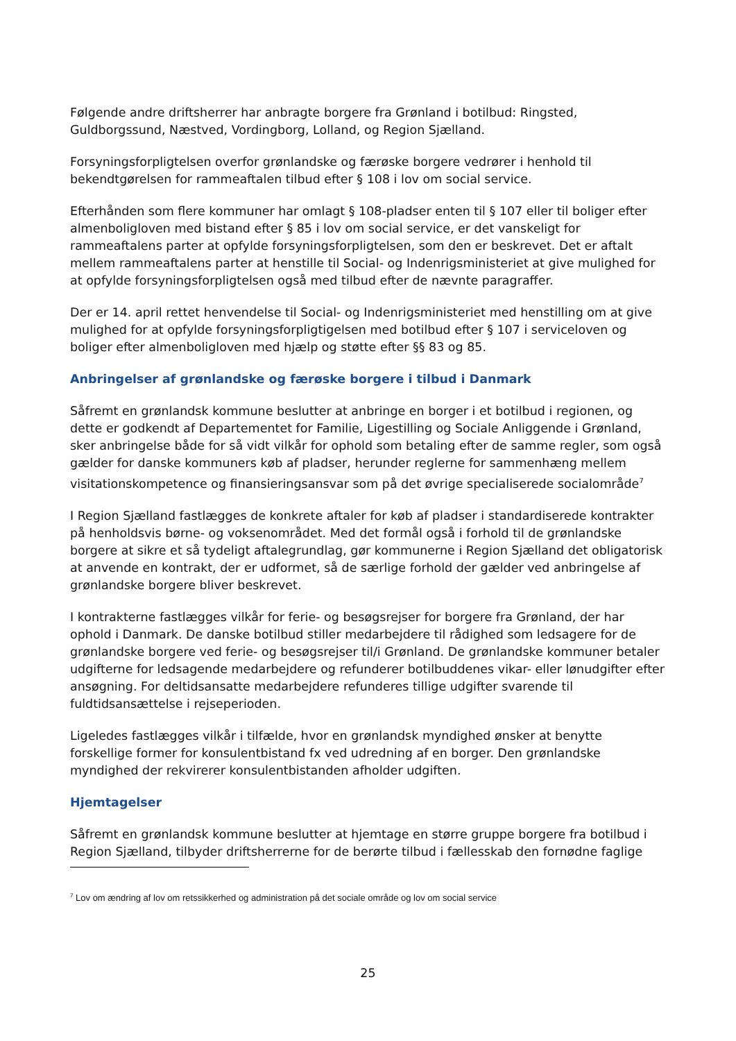Følgende andre driftsherrer har anbragte borgere fra Grønland i botilbud: Ringsted, Guldborgssund, Næstved, Vordingborg, Lolland, og Region Sjælland.
Forsyningsforpligtelsen overfor grønlandske og færøske borgere vedrører i henhold til bekendtgørelsen for rammeaftalen tilbud efter § 108 i lov om social service.
Efterhånden som flere kommuner har omlagt § 108-pladser enten til § 107 eller til boliger efter almenboligloven med bistand efter § 85 i lov om social service, er det vanskeligt for rammeaftalens parter at opfylde forsyningsforpligtelsen, som den er beskrevet. Det er aftalt mellem rammeaftalens parter at henstille til Social- og Indenrigsministeriet at give mulighed for at opfylde forsyningsforpligtelsen også med tilbud efter de nævnte paragraffer.
Der er 14. april rettet henvendelse til Social- og Indenrigsministeriet med henstilling om at give mulighed for at opfylde forsyningsforpligtigelsen med botilbud efter § 107 i serviceloven og boliger efter almenboligloven med hjælp og støtte efter §§ 83 og 85.
Anbringelser af grønlandske og færøske borgere i tilbud i Danmark
Såfremt en grønlandsk kommune beslutter at anbringe en borger i et botilbud i regionen, og dette er godkendt af Departementet for Familie, Ligestilling og Sociale Anliggende i Grønland, sker anbringelse både for så vidt vilkår for ophold som betaling efter de samme regler, som også gælder for danske kommuners køb af pladser, herunder reglerne for sammenhæng mellem visitationskompetence og finansieringsansvar som på det øvrige specialiserede socialområde<sup>7</sup>
I Region Sjælland fastlægges de konkrete aftaler for køb af pladser i standardiserede kontrakter på henholdsvis børne- og voksenområdet. Med det formål også i forhold til de grønlandske borgere at sikre et så tydeligt aftalegrundlag, gør kommunerne i Region Sjælland det obligatorisk at anvende en kontrakt, der er udformet, så de særlige forhold der gælder ved anbringelse af grønlandske borgere bliver beskrevet.
I kontrakterne fastlægges vilkår for ferie- og besøgsrejser for borgere fra Grønland, der har ophold i Danmark. De danske botilbud stiller medarbejdere til rådighed som ledsagere for de grønlandske borgere ved ferie- og besøgsrejser til/i Grønland. De grønlandske kommuner betaler udgifterne for ledsagende medarbejdere og refunderer botilbuddenes vikar- eller lønudgifter efter ansøgning. For deltidsansatte medarbejdere refunderes tillige udgifter svarende til fuldtidsansættelse i rejseperioden.
Ligeledes fastlægges vilkår i tilfælde, hvor en grønlandsk myndighed ønsker at benytte forskellige former for konsulentbistand fx ved udredning af en borger. Den grønlandske myndighed der rekvirerer konsulentbistanden afholder udgiften.
Hjemtagelser
Såfremt en grønlandsk kommune beslutter at hjemtage en større gruppe borgere fra botilbud i Region Sjælland, tilbyder driftsherrerne for de berørte tilbud i fællesskab den fornødne faglige
<sup>7</sup> Lov om ændring af lov om retssikkerhed og administration på det sociale område og lov om social service
25